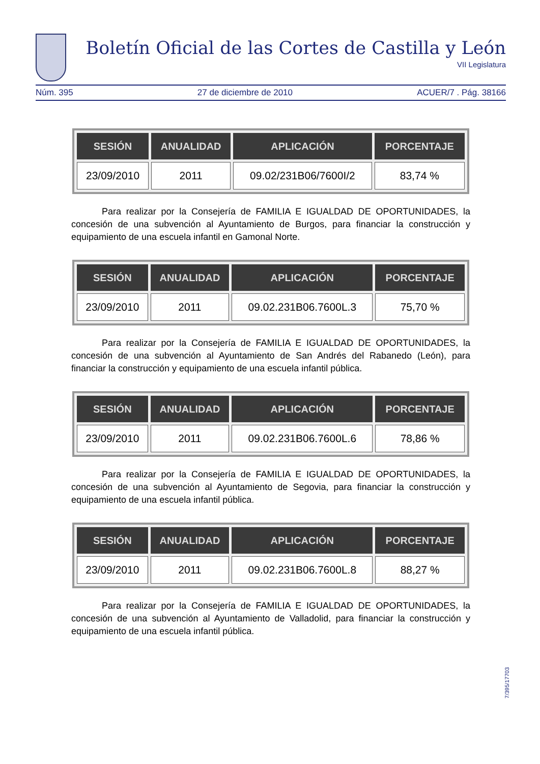Boletín Oficial de las Cortes de Castilla y León
VII Legislatura
Núm. 395 27 de diciembre de 2010 ACUER/7 . Pág. 38166
| SESIÓN | ANUALIDAD | APLICACIÓN | PORCENTAJE |
| --- | --- | --- | --- |
| 23/09/2010 | 2011 | 09.02/231B06/7600I/2 | 83,74 % |
Para realizar por la Consejería de FAMILIA E IGUALDAD DE OPORTUNIDADES, la concesión de una subvención al Ayuntamiento de Burgos, para financiar la construcción y equipamiento de una escuela infantil en Gamonal Norte.
| SESIÓN | ANUALIDAD | APLICACIÓN | PORCENTAJE |
| --- | --- | --- | --- |
| 23/09/2010 | 2011 | 09.02.231B06.7600L.3 | 75,70 % |
Para realizar por la Consejería de FAMILIA E IGUALDAD DE OPORTUNIDADES, la concesión de una subvención al Ayuntamiento de San Andrés del Rabanedo (León), para financiar la construcción y equipamiento de una escuela infantil pública.
| SESIÓN | ANUALIDAD | APLICACIÓN | PORCENTAJE |
| --- | --- | --- | --- |
| 23/09/2010 | 2011 | 09.02.231B06.7600L.6 | 78,86 % |
Para realizar por la Consejería de FAMILIA E IGUALDAD DE OPORTUNIDADES, la concesión de una subvención al Ayuntamiento de Segovia, para financiar la construcción y equipamiento de una escuela infantil pública.
| SESIÓN | ANUALIDAD | APLICACIÓN | PORCENTAJE |
| --- | --- | --- | --- |
| 23/09/2010 | 2011 | 09.02.231B06.7600L.8 | 88,27 % |
Para realizar por la Consejería de FAMILIA E IGUALDAD DE OPORTUNIDADES, la concesión de una subvención al Ayuntamiento de Valladolid, para financiar la construcción y equipamiento de una escuela infantil pública.
7/395/17703